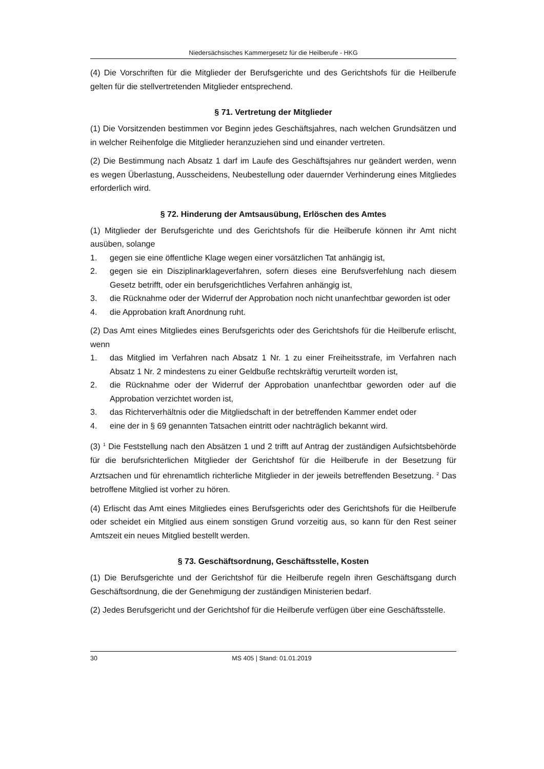Niedersächsisches Kammergesetz für die Heilberufe - HKG
(4) Die Vorschriften für die Mitglieder der Berufsgerichte und des Gerichtshofs für die Heilberufe gelten für die stellvertretenden Mitglieder entsprechend.
§ 71. Vertretung der Mitglieder
(1) Die Vorsitzenden bestimmen vor Beginn jedes Geschäftsjahres, nach welchen Grundsätzen und in welcher Reihenfolge die Mitglieder heranzuziehen sind und einander vertreten.
(2) Die Bestimmung nach Absatz 1 darf im Laufe des Geschäftsjahres nur geändert werden, wenn es wegen Überlastung, Ausscheidens, Neubestellung oder dauernder Verhinderung eines Mitgliedes erforderlich wird.
§ 72. Hinderung der Amtsausübung, Erlöschen des Amtes
(1) Mitglieder der Berufsgerichte und des Gerichtshofs für die Heilberufe können ihr Amt nicht ausüben, solange
1. gegen sie eine öffentliche Klage wegen einer vorsätzlichen Tat anhängig ist,
2. gegen sie ein Disziplinarklageverfahren, sofern dieses eine Berufsverfehlung nach diesem Gesetz betrifft, oder ein berufsgerichtliches Verfahren anhängig ist,
3. die Rücknahme oder der Widerruf der Approbation noch nicht unanfechtbar geworden ist oder
4. die Approbation kraft Anordnung ruht.
(2) Das Amt eines Mitgliedes eines Berufsgerichts oder des Gerichtshofs für die Heilberufe erlischt, wenn
1. das Mitglied im Verfahren nach Absatz 1 Nr. 1 zu einer Freiheitsstrafe, im Verfahren nach Absatz 1 Nr. 2 mindestens zu einer Geldbuße rechtskräftig verurteilt worden ist,
2. die Rücknahme oder der Widerruf der Approbation unanfechtbar geworden oder auf die Approbation verzichtet worden ist,
3. das Richterverhältnis oder die Mitgliedschaft in der betreffenden Kammer endet oder
4. eine der in § 69 genannten Tatsachen eintritt oder nachträglich bekannt wird.
(3) <sup>1</sup> Die Feststellung nach den Absätzen 1 und 2 trifft auf Antrag der zuständigen Aufsichtsbehörde für die berufsrichterlichen Mitglieder der Gerichtshof für die Heilberufe in der Besetzung für Arztsachen und für ehrenamtlich richterliche Mitglieder in der jeweils betreffenden Besetzung. <sup>2</sup> Das betroffene Mitglied ist vorher zu hören.
(4) Erlischt das Amt eines Mitgliedes eines Berufsgerichts oder des Gerichtshofs für die Heilberufe oder scheidet ein Mitglied aus einem sonstigen Grund vorzeitig aus, so kann für den Rest seiner Amtszeit ein neues Mitglied bestellt werden.
§ 73. Geschäftsordnung, Geschäftsstelle, Kosten
(1) Die Berufsgerichte und der Gerichtshof für die Heilberufe regeln ihren Geschäftsgang durch Geschäftsordnung, die der Genehmigung der zuständigen Ministerien bedarf.
(2) Jedes Berufsgericht und der Gerichtshof für die Heilberufe verfügen über eine Geschäftsstelle.
30 MS 405 | Stand: 01.01.2019